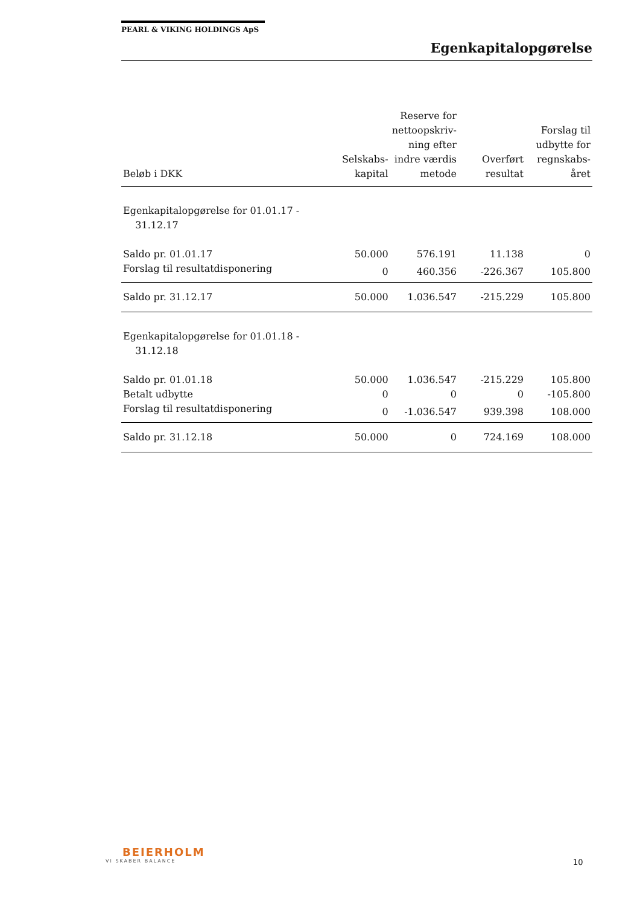PEARL & VIKING HOLDINGS ApS
Egenkapitalopgørelse
| Beløb i DKK | Selskabs- kapital | Reserve for nettoopskriv- ning efter indre værdis metode | Overført resultat | Forslag til udbytte for regnskabs- året |
| --- | --- | --- | --- | --- |
| Egenkapitalopgørelse for 01.01.17 - 31.12.17 | | | | |
| Saldo pr. 01.01.17 | 50.000 | 576.191 | 11.138 | 0 |
| Forslag til resultatdisponering | 0 | 460.356 | -226.367 | 105.800 |
| Saldo pr. 31.12.17 | 50.000 | 1.036.547 | -215.229 | 105.800 |
| Egenkapitalopgørelse for 01.01.18 - 31.12.18 | | | | |
| Saldo pr. 01.01.18 | 50.000 | 1.036.547 | -215.229 | 105.800 |
| Betalt udbytte | 0 | 0 | 0 | -105.800 |
| Forslag til resultatdisponering | 0 | -1.036.547 | 939.398 | 108.000 |
| Saldo pr. 31.12.18 | 50.000 | 0 | 724.169 | 108.000 |
BEIERHOLM
VI SKABER BALANCE
10